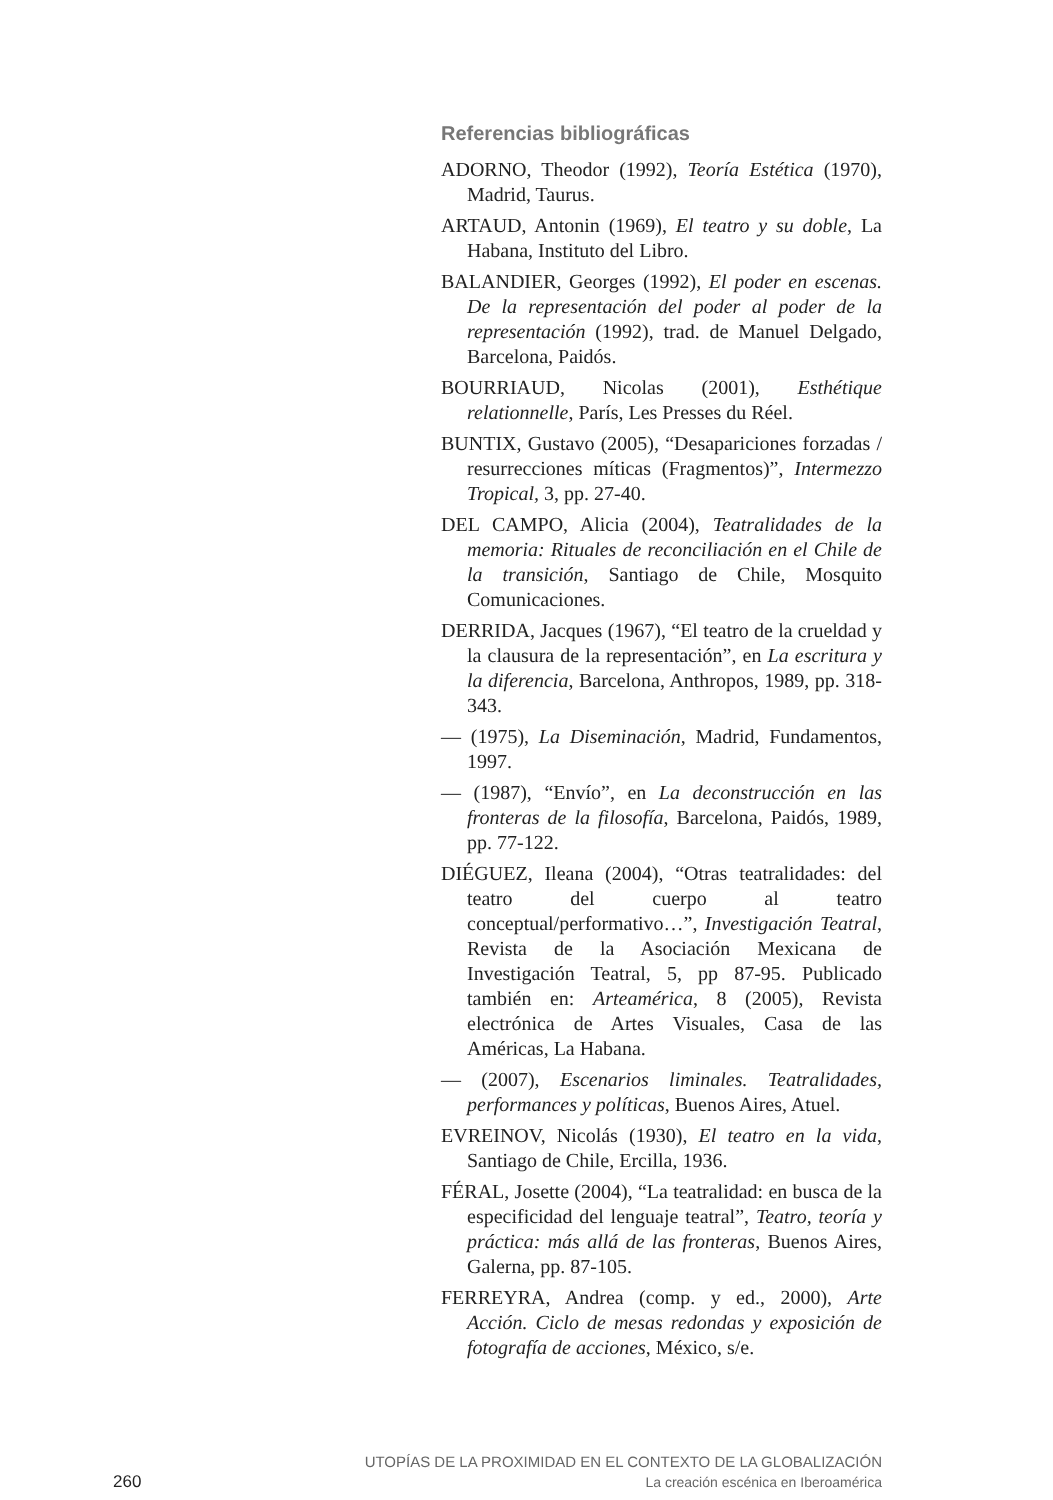Referencias bibliográficas
ADORNO, Theodor (1992), Teoría Estética (1970), Madrid, Taurus.
ARTAUD, Antonin (1969), El teatro y su doble, La Habana, Instituto del Libro.
BALANDIER, Georges (1992), El poder en escenas. De la representación del poder al poder de la representación (1992), trad. de Manuel Delgado, Barcelona, Paidós.
BOURRIAUD, Nicolas (2001), Esthétique relationnelle, París, Les Presses du Réel.
BUNTIX, Gustavo (2005), “Desapariciones forzadas / resurrecciones míticas (Fragmentos)”, Intermezzo Tropical, 3, pp. 27-40.
DEL CAMPO, Alicia (2004), Teatralidades de la memoria: Rituales de reconciliación en el Chile de la transición, Santiago de Chile, Mosquito Comunicaciones.
DERRIDA, Jacques (1967), “El teatro de la crueldad y la clausura de la representación”, en La escritura y la diferencia, Barcelona, Anthropos, 1989, pp. 318-343.
— (1975), La Diseminación, Madrid, Fundamentos, 1997.
— (1987), “Envío”, en La deconstrucción en las fronteras de la filosofía, Barcelona, Paidós, 1989, pp. 77-122.
DIÉGUEZ, Ileana (2004), “Otras teatralidades: del teatro del cuerpo al teatro conceptual/performativo…”, Investigación Teatral, Revista de la Asociación Mexicana de Investigación Teatral, 5, pp 87-95. Publicado también en: Arteamérica, 8 (2005), Revista electrónica de Artes Visuales, Casa de las Américas, La Habana.
— (2007), Escenarios liminales. Teatralidades, performances y políticas, Buenos Aires, Atuel.
EVREINOV, Nicolás (1930), El teatro en la vida, Santiago de Chile, Ercilla, 1936.
FÉRAL, Josette (2004), “La teatralidad: en busca de la especificidad del lenguaje teatral”, Teatro, teoría y práctica: más allá de las fronteras, Buenos Aires, Galerna, pp. 87-105.
FERREYRA, Andrea (comp. y ed., 2000), Arte Acción. Ciclo de mesas redondas y exposición de fotografía de acciones, México, s/e.
260
UTOPÍAS DE LA PROXIMIDAD EN EL CONTEXTO DE LA GLOBALIZACIÓN
La creación escénica en Iberoamérica